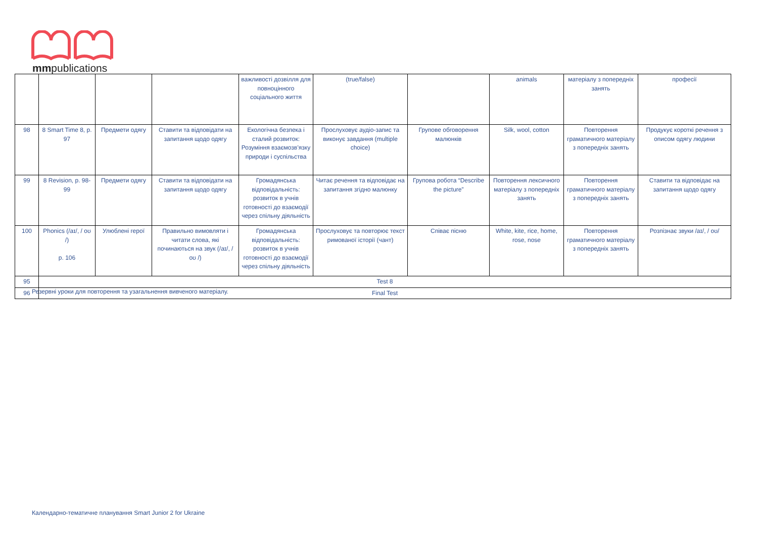mmpublications
| | | | | важливості дозвілля для повноцінного соціального життя | (true/false) | | animals | матеріалу з попередніх занять | професії |
| 98 | 8 Smart Time 8, p. 97 | Предмети одягу | Ставити та відповідати на запитання щодо одягу | Екологічна безпека і сталий розвиток: Розуміння взаємозв’язку природи і суспільства | Прослуховує аудіо-запис та виконує завдання (multiple choice) | Групове обговорення малюнків | Silk, wool, cotton | Повторення граматичного матеріалу з попередніх занять | Продукує короткі речення з описом одягу людини |
| 99 | 8 Revision, p. 98-99 | Предмети одягу | Ставити та відповідати на запитання щодо одягу | Громадянська відповідальність: розвиток в учнів готовності до взаємодії через спільну діяльність | Читає речення та відповідає на запитання згідно малюнку | Групова робота “Describe the picture” | Повторення лексичного матеріалу з попередніх занять | Повторення граматичного матеріалу з попередніх занять | Ставити та відповідає на запитання щодо одягу |
| 100 | Phonics (/aɪ/, / oʊ /) p. 106 | Улюблені герої | Правильно вимовляти і читати слова, які починаються на звук (/aɪ/, / oʊ /) | Громадянська відповідальність: розвиток в учнів готовності до взаємодії через спільну діяльність | Прослуховує та повторює текст римованої історії (чант) | Співає пісню | White, kite, rice, home, rose, nose | Повторення граматичного матеріалу з попередніх занять | Розпізнає звуки /aɪ/, / oʊ/ |
| 95 | Test 8 | | | | | | | | |
| 96 | Final Test | | | | | | | | |
Резервні уроки для повторення та узагальнення вивченого матеріалу.
Календарно-тематичне планування Smart Junior 2 for Ukraine